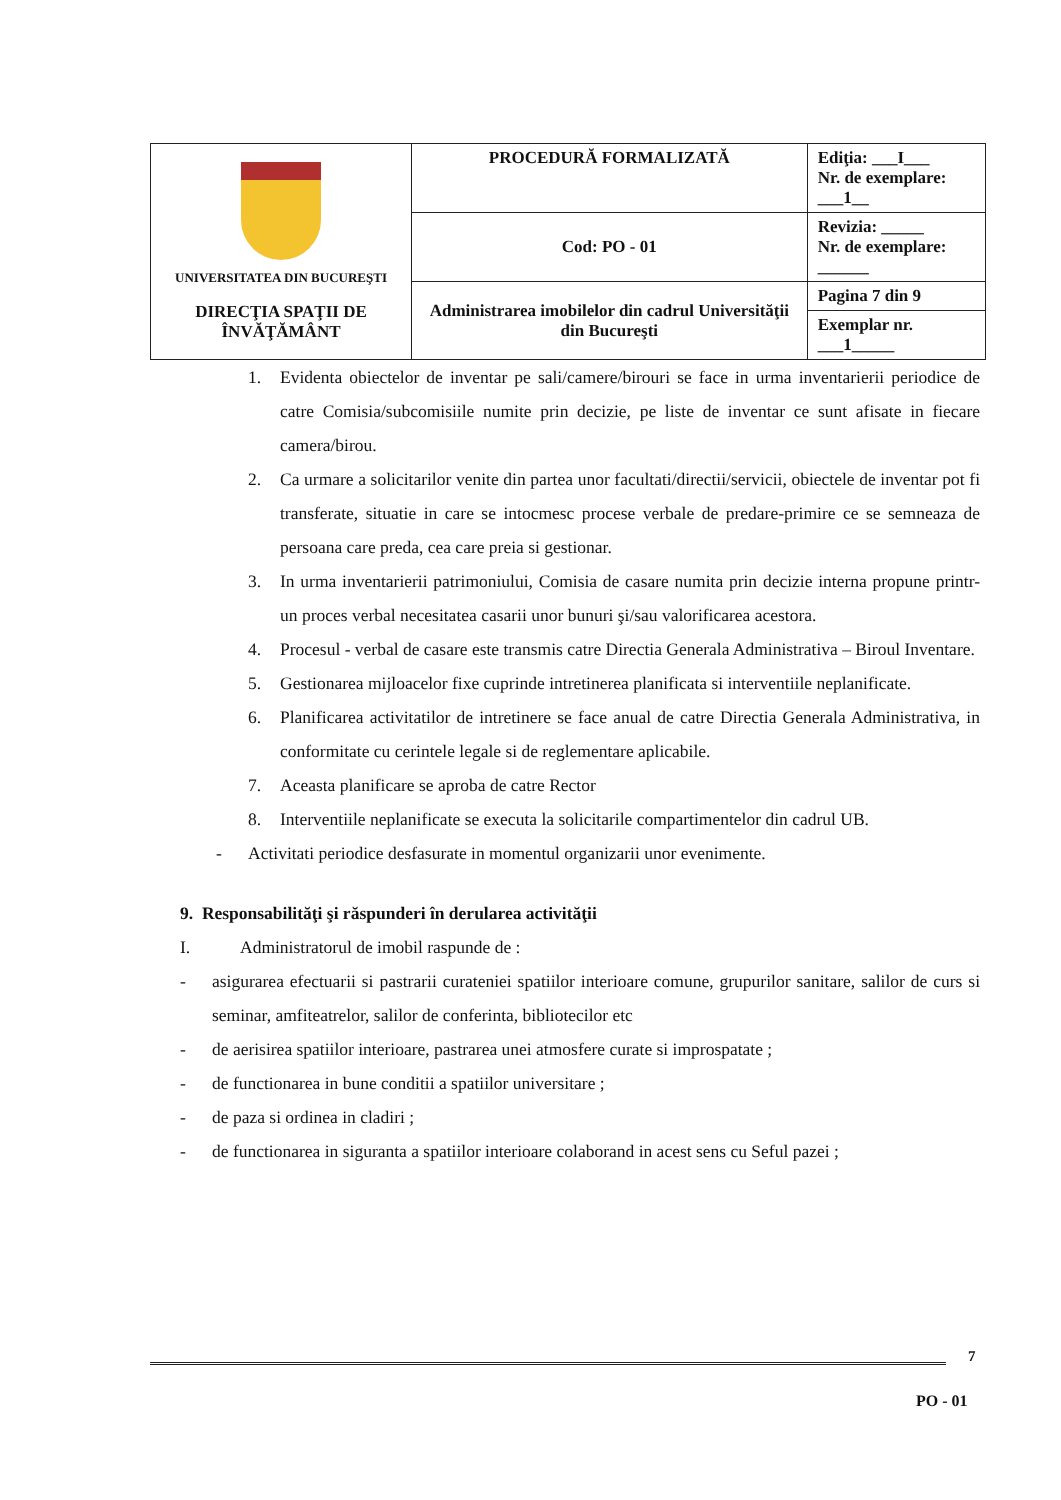| UNIVERSITATEA DIN BUCUREŞTI DIRECŢIA SPAŢII DE ÎNVĂŢĂMÂNT | PROCEDURĂ FORMALIZATĂ | Ediţia: ___I___ Nr. de exemplare: ___1__ |
| | Cod: PO - 01 | Revizia: _____ Nr. de exemplare: ______ |
| | Administrarea imobilelor din cadrul Universităţii din Bucureşti | Pagina 7 din 9 |
| | | Exemplar nr. ___1_____ |
1. Evidenta obiectelor de inventar pe sali/camere/birouri se face in urma inventarierii periodice de catre Comisia/subcomisiile numite prin decizie, pe liste de inventar ce sunt afisate in fiecare camera/birou.
2. Ca urmare a solicitarilor venite din partea unor facultati/directii/servicii, obiectele de inventar pot fi transferate, situatie in care se intocmesc procese verbale de predare-primire ce se semneaza de persoana care preda, cea care preia si gestionar.
3. In urma inventarierii patrimoniului, Comisia de casare numita prin decizie interna propune printr-un proces verbal necesitatea casarii unor bunuri şi/sau valorificarea acestora.
4. Procesul - verbal de casare este transmis catre Directia Generala Administrativa – Biroul Inventare.
5. Gestionarea mijloacelor fixe cuprinde intretinerea planificata si interventiile neplanificate.
6. Planificarea activitatilor de intretinere se face anual de catre Directia Generala Administrativa, in conformitate cu cerintele legale si de reglementare aplicabile.
7. Aceasta planificare se aproba de catre Rector
8. Interventiile neplanificate se executa la solicitarile compartimentelor din cadrul UB.
- Activitati periodice desfasurate in momentul organizarii unor evenimente.
9. Responsabilităţi şi răspunderi în derularea activităţii
I. Administratorul de imobil raspunde de :
- asigurarea efectuarii si pastrarii curateniei spatiilor interioare comune, grupurilor sanitare, salilor de curs si seminar, amfiteatrelor, salilor de conferinta, bibliotecilor etc
- de aerisirea spatiilor interioare, pastrarea unei atmosfere curate si improspatate ;
- de functionarea in bune conditii a spatiilor universitare ;
- de paza si ordinea in cladiri ;
- de functionarea in siguranta a spatiilor interioare colaborand in acest sens cu Seful pazei ;
7
PO - 01